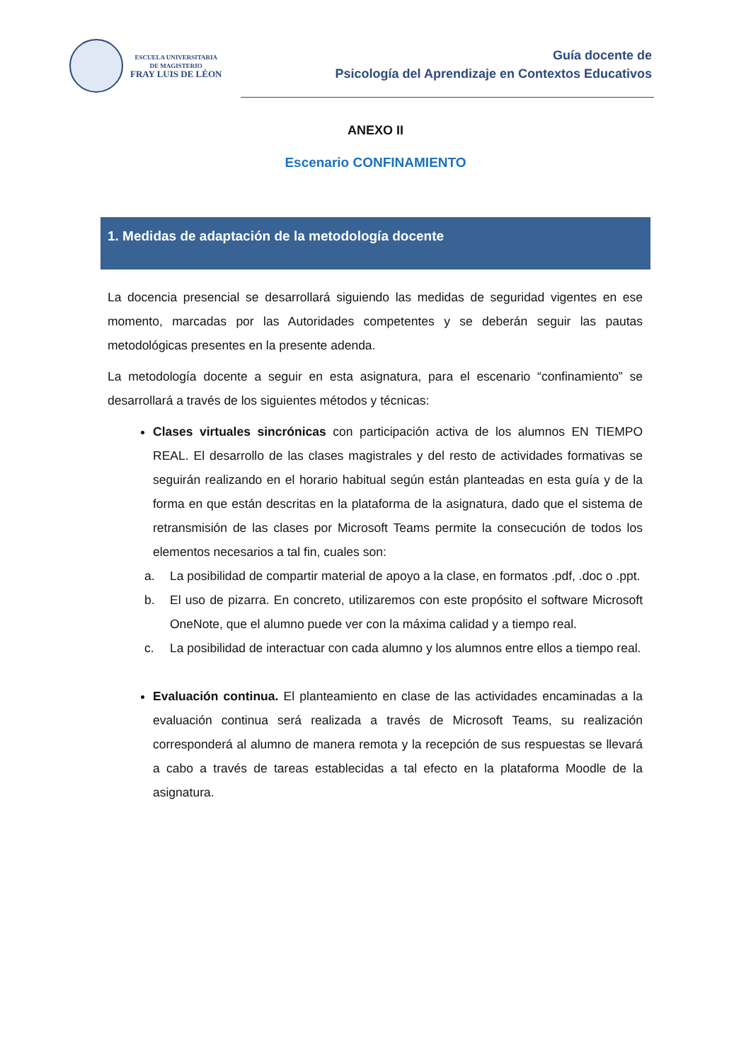ESCUELA UNIVERSITARIA
DE MAGISTERIO
FRAY LUIS DE LÉON
Guía docente de
Psicología del Aprendizaje en Contextos Educativos
ANEXO II
Escenario CONFINAMIENTO
1. Medidas de adaptación de la metodología docente
La docencia presencial se desarrollará siguiendo las medidas de seguridad vigentes en ese momento, marcadas por las Autoridades competentes y se deberán seguir las pautas metodológicas presentes en la presente adenda.
La metodología docente a seguir en esta asignatura, para el escenario “confinamiento” se desarrollará a través de los siguientes métodos y técnicas:
Clases virtuales sincrónicas con participación activa de los alumnos EN TIEMPO REAL. El desarrollo de las clases magistrales y del resto de actividades formativas se seguirán realizando en el horario habitual según están planteadas en esta guía y de la forma en que están descritas en la plataforma de la asignatura, dado que el sistema de retransmisión de las clases por Microsoft Teams permite la consecución de todos los elementos necesarios a tal fin, cuales son:
a. La posibilidad de compartir material de apoyo a la clase, en formatos .pdf, .doc o .ppt.
b. El uso de pizarra. En concreto, utilizaremos con este propósito el software Microsoft OneNote, que el alumno puede ver con la máxima calidad y a tiempo real.
c. La posibilidad de interactuar con cada alumno y los alumnos entre ellos a tiempo real.
Evaluación continua. El planteamiento en clase de las actividades encaminadas a la evaluación continua será realizada a través de Microsoft Teams, su realización corresponderá al alumno de manera remota y la recepción de sus respuestas se llevará a cabo a través de tareas establecidas a tal efecto en la plataforma Moodle de la asignatura.